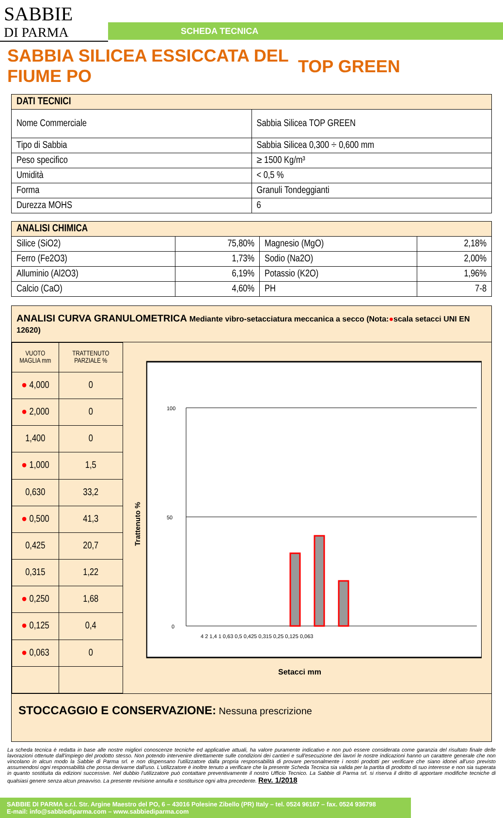SABBIE
DI PARMA
SCHEDA TECNICA
SABBIA SILICEA ESSICCATA DEL FIUME PO
TOP GREEN
| DATI TECNICI | |
| --- | --- |
| Nome Commerciale | Sabbia Silicea TOP GREEN |
| Tipo di Sabbia | Sabbia Silicea 0,300 ÷ 0,600 mm |
| Peso specifico | ≥ 1500 Kg/m³ |
| Umidità | < 0,5 % |
| Forma | Granuli Tondeggianti |
| Durezza MOHS | 6 |
| ANALISI CHIMICA | | | |
| --- | --- | --- | --- |
| Silice (SiO2) | 75,80% | Magnesio (MgO) | 2,18% |
| Ferro (Fe2O3) | 1,73% | Sodio (Na2O) | 2,00% |
| Alluminio (Al2O3) | 6,19% | Potassio (K2O) | 1,96% |
| Calcio (CaO) | 4,60% | PH | 7-8 |
ANALISI CURVA GRANULOMETRICA Mediante vibro-setacciatura meccanica a secco (Nota:●scala setacci UNI EN 12620)
| VUOTO MAGLIA mm | TRATTENUTO PARZIALE % |
| ● 4,000 | 0 |
| ● 2,000 | 0 |
| 1,400 | 0 |
| ● 1,000 | 1,5 |
| 0,630 | 33,2 |
| ● 0,500 | 41,3 |
| 0,425 | 20,7 |
| 0,315 | 1,22 |
| ● 0,250 | 1,68 |
| ● 0,125 | 0,4 |
| ● 0,063 | 0 |
Trattenuto %
100
50
0
4 2 1,4 1 0,63 0,5 0,425 0,315 0,25 0,125 0,063
Setacci mm
STOCCAGGIO E CONSERVAZIONE: Nessuna prescrizione
La scheda tecnica è redatta in base alle nostre migliori conoscenze tecniche ed applicative attuali, ha valore puramente indicativo e non può essere considerata come garanzia del risultato finale delle lavorazioni ottenute dall'impiego del prodotto stesso. Non potendo intervenire direttamente sulle condizioni dei cantieri e sull'esecuzione dei lavori le nostre indicazioni hanno un carattere generale che non vincolano in alcun modo la Sabbie di Parma srl. e non dispensano l'utilizzatore dalla propria responsabilità di provare personalmente i nostri prodotti per verificare che siano idonei all'uso previsto assumendosi ogni responsabilità che possa derivarne dall'uso. L'utilizzatore è inoltre tenuto a verificare che la presente Scheda Tecnica sia valida per la partita di prodotto di suo interesse e non sia superata in quanto sostituita da edizioni successive. Nel dubbio l'utilizzatore può contattare preventivamente il nostro Ufficio Tecnico. La Sabbie di Parma srl. si riserva il diritto di apportare modifiche tecniche di qualsiasi genere senza alcun preavviso. La presente revisione annulla e sostituisce ogni altra precedente. Rev. 1/2018
SABBIE DI PARMA s.r.l. Str. Argine Maestro del PO, 6 – 43016 Polesine Zibello (PR) Italy – tel. 0524 96167 – fax. 0524 936798
E-mail: info@sabbiediparma.com – www.sabbiediparma.com